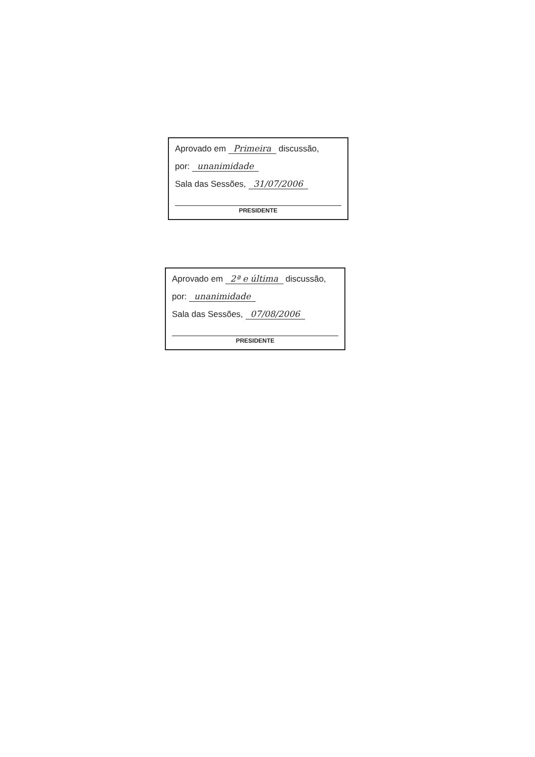Aprovado em Primeira discussão,
por: unanimidade
Sala das Sessões, 31/07/2006
PRESIDENTE
Aprovado em 2ª e última discussão,
por: unanimidade
Sala das Sessões, 07/08/2006
PRESIDENTE